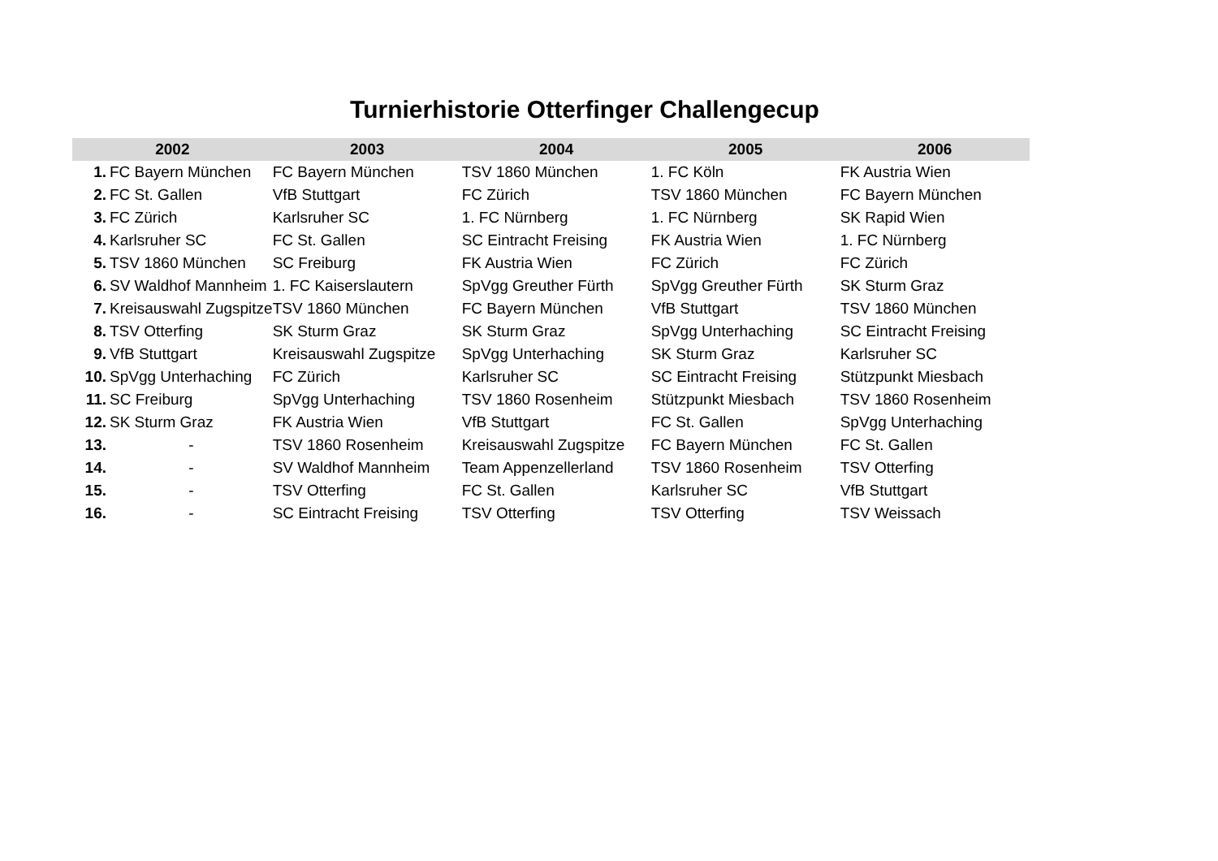Turnierhistorie Otterfinger Challengecup
| 2002 | | 2003 | 2004 | 2005 | 2006 |
| --- | --- | --- | --- | --- | --- |
| 1. | FC Bayern München | FC Bayern München | TSV 1860 München | 1. FC Köln | FK Austria Wien |
| 2. | FC St. Gallen | VfB Stuttgart | FC Zürich | TSV 1860 München | FC Bayern München |
| 3. | FC Zürich | Karlsruher SC | 1. FC Nürnberg | 1. FC Nürnberg | SK Rapid Wien |
| 4. | Karlsruher SC | FC St. Gallen | SC Eintracht Freising | FK Austria Wien | 1. FC Nürnberg |
| 5. | TSV 1860 München | SC Freiburg | FK Austria Wien | FC Zürich | FC Zürich |
| 6. | SV Waldhof Mannheim | 1. FC Kaiserslautern | SpVgg Greuther Fürth | SpVgg Greuther Fürth | SK Sturm Graz |
| 7. | Kreisauswahl Zugspitze | TSV 1860 München | FC Bayern München | VfB Stuttgart | TSV 1860 München |
| 8. | TSV Otterfing | SK Sturm Graz | SK Sturm Graz | SpVgg Unterhaching | SC Eintracht Freising |
| 9. | VfB Stuttgart | Kreisauswahl Zugspitze | SpVgg Unterhaching | SK Sturm Graz | Karlsruher SC |
| 10. | SpVgg Unterhaching | FC Zürich | Karlsruher SC | SC Eintracht Freising | Stützpunkt Miesbach |
| 11. | SC Freiburg | SpVgg Unterhaching | TSV 1860 Rosenheim | Stützpunkt Miesbach | TSV 1860 Rosenheim |
| 12. | SK Sturm Graz | FK Austria Wien | VfB Stuttgart | FC St. Gallen | SpVgg Unterhaching |
| 13. | - | TSV 1860 Rosenheim | Kreisauswahl Zugspitze | FC Bayern München | FC St. Gallen |
| 14. | - | SV Waldhof Mannheim | Team Appenzellerland | TSV 1860 Rosenheim | TSV Otterfing |
| 15. | - | TSV Otterfing | FC St. Gallen | Karlsruher SC | VfB Stuttgart |
| 16. | - | SC Eintracht Freising | TSV Otterfing | TSV Otterfing | TSV Weissach |